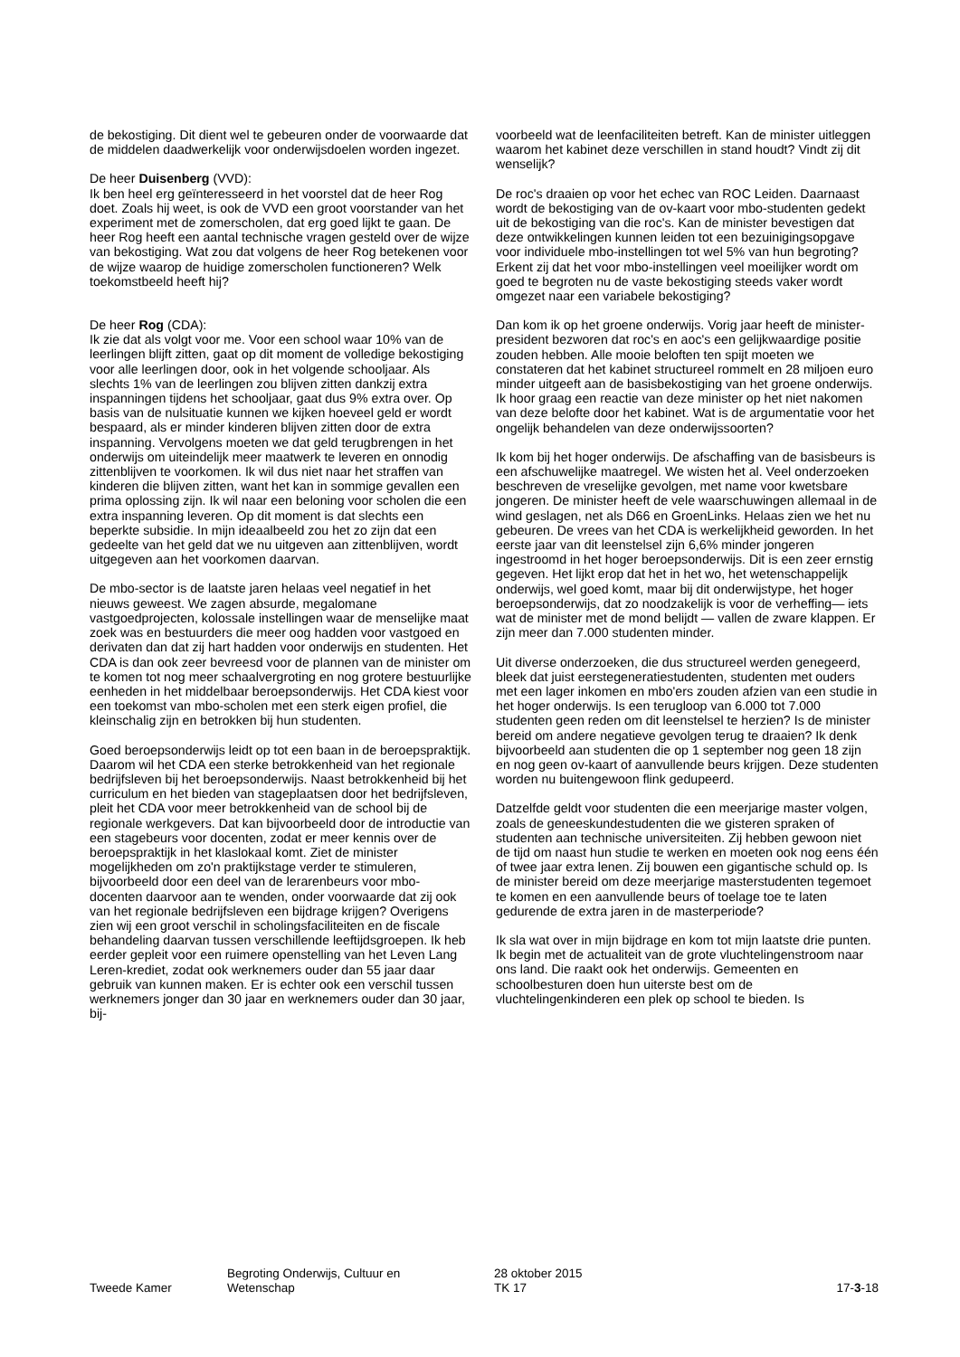de bekostiging. Dit dient wel te gebeuren onder de voorwaarde dat de middelen daadwerkelijk voor onderwijsdoelen worden ingezet.
De heer Duisenberg (VVD):
Ik ben heel erg geïnteresseerd in het voorstel dat de heer Rog doet. Zoals hij weet, is ook de VVD een groot voorstander van het experiment met de zomerscholen, dat erg goed lijkt te gaan. De heer Rog heeft een aantal technische vragen gesteld over de wijze van bekostiging. Wat zou dat volgens de heer Rog betekenen voor de wijze waarop de huidige zomerscholen functioneren? Welk toekomstbeeld heeft hij?
De heer Rog (CDA):
Ik zie dat als volgt voor me. Voor een school waar 10% van de leerlingen blijft zitten, gaat op dit moment de volledige bekostiging voor alle leerlingen door, ook in het volgende schooljaar. Als slechts 1% van de leerlingen zou blijven zitten dankzij extra inspanningen tijdens het schooljaar, gaat dus 9% extra over. Op basis van de nulsituatie kunnen we kijken hoeveel geld er wordt bespaard, als er minder kinderen blijven zitten door de extra inspanning. Vervolgens moeten we dat geld terugbrengen in het onderwijs om uiteindelijk meer maatwerk te leveren en onnodig zittenblijven te voorkomen. Ik wil dus niet naar het straffen van kinderen die blijven zitten, want het kan in sommige gevallen een prima oplossing zijn. Ik wil naar een beloning voor scholen die een extra inspanning leveren. Op dit moment is dat slechts een beperkte subsidie. In mijn ideaalbeeld zou het zo zijn dat een gedeelte van het geld dat we nu uitgeven aan zittenblijven, wordt uitgegeven aan het voorkomen daarvan.
De mbo-sector is de laatste jaren helaas veel negatief in het nieuws geweest. We zagen absurde, megalomane vastgoedprojecten, kolossale instellingen waar de menselijke maat zoek was en bestuurders die meer oog hadden voor vastgoed en derivaten dan dat zij hart hadden voor onderwijs en studenten. Het CDA is dan ook zeer bevreesd voor de plannen van de minister om te komen tot nog meer schaalvergroting en nog grotere bestuurlijke eenheden in het middelbaar beroepsonderwijs. Het CDA kiest voor een toekomst van mbo-scholen met een sterk eigen profiel, die kleinschalig zijn en betrokken bij hun studenten.
Goed beroepsonderwijs leidt op tot een baan in de beroepspraktijk. Daarom wil het CDA een sterke betrokkenheid van het regionale bedrijfsleven bij het beroepsonderwijs. Naast betrokkenheid bij het curriculum en het bieden van stageplaatsen door het bedrijfsleven, pleit het CDA voor meer betrokkenheid van de school bij de regionale werkgevers. Dat kan bijvoorbeeld door de introductie van een stagebeurs voor docenten, zodat er meer kennis over de beroepspraktijk in het klaslokaal komt. Ziet de minister mogelijkheden om zo'n praktijkstage verder te stimuleren, bijvoorbeeld door een deel van de lerarenbeurs voor mbo-docenten daarvoor aan te wenden, onder voorwaarde dat zij ook van het regionale bedrijfsleven een bijdrage krijgen? Overigens zien wij een groot verschil in scholingsfaciliteiten en de fiscale behandeling daarvan tussen verschillende leeftijdsgroepen. Ik heb eerder gepleit voor een ruimere openstelling van het Leven Lang Leren-krediet, zodat ook werknemers ouder dan 55 jaar daar gebruik van kunnen maken. Er is echter ook een verschil tussen werknemers jonger dan 30 jaar en werknemers ouder dan 30 jaar, bij-
voorbeeld wat de leenfaciliteiten betreft. Kan de minister uitleggen waarom het kabinet deze verschillen in stand houdt? Vindt zij dit wenselijk?
De roc's draaien op voor het echec van ROC Leiden. Daarnaast wordt de bekostiging van de ov-kaart voor mbo-studenten gedekt uit de bekostiging van die roc's. Kan de minister bevestigen dat deze ontwikkelingen kunnen leiden tot een bezuinigingsopgave voor individuele mbo-instellingen tot wel 5% van hun begroting? Erkent zij dat het voor mbo-instellingen veel moeilijker wordt om goed te begroten nu de vaste bekostiging steeds vaker wordt omgezet naar een variabele bekostiging?
Dan kom ik op het groene onderwijs. Vorig jaar heeft de minister-president bezworen dat roc's en aoc's een gelijkwaardige positie zouden hebben. Alle mooie beloften ten spijt moeten we constateren dat het kabinet structureel rommelt en 28 miljoen euro minder uitgeeft aan de basisbekostiging van het groene onderwijs. Ik hoor graag een reactie van deze minister op het niet nakomen van deze belofte door het kabinet. Wat is de argumentatie voor het ongelijk behandelen van deze onderwijssoorten?
Ik kom bij het hoger onderwijs. De afschaffing van de basisbeurs is een afschuwelijke maatregel. We wisten het al. Veel onderzoeken beschreven de vreselijke gevolgen, met name voor kwetsbare jongeren. De minister heeft de vele waarschuwingen allemaal in de wind geslagen, net als D66 en GroenLinks. Helaas zien we het nu gebeuren. De vrees van het CDA is werkelijkheid geworden. In het eerste jaar van dit leenstelsel zijn 6,6% minder jongeren ingestroomd in het hoger beroepsonderwijs. Dit is een zeer ernstig gegeven. Het lijkt erop dat het in het wo, het wetenschappelijk onderwijs, wel goed komt, maar bij dit onderwijstype, het hoger beroepsonderwijs, dat zo noodzakelijk is voor de verheffing— iets wat de minister met de mond belijdt — vallen de zware klappen. Er zijn meer dan 7.000 studenten minder.
Uit diverse onderzoeken, die dus structureel werden genegeerd, bleek dat juist eerstegeneratiestudenten, studenten met ouders met een lager inkomen en mbo'ers zouden afzien van een studie in het hoger onderwijs. Is een terugloop van 6.000 tot 7.000 studenten geen reden om dit leenstelsel te herzien? Is de minister bereid om andere negatieve gevolgen terug te draaien? Ik denk bijvoorbeeld aan studenten die op 1 september nog geen 18 zijn en nog geen ov-kaart of aanvullende beurs krijgen. Deze studenten worden nu buitengewoon flink gedupeerd.
Datzelfde geldt voor studenten die een meerjarige master volgen, zoals de geneeskundestudenten die we gisteren spraken of studenten aan technische universiteiten. Zij hebben gewoon niet de tijd om naast hun studie te werken en moeten ook nog eens één of twee jaar extra lenen. Zij bouwen een gigantische schuld op. Is de minister bereid om deze meerjarige masterstudenten tegemoet te komen en een aanvullende beurs of toelage toe te laten gedurende de extra jaren in de masterperiode?
Ik sla wat over in mijn bijdrage en kom tot mijn laatste drie punten. Ik begin met de actualiteit van de grote vluchtelingenstroom naar ons land. Die raakt ook het onderwijs. Gemeenten en schoolbesturen doen hun uiterste best om de vluchtelingenkinderen een plek op school te bieden. Is
Tweede Kamer Begroting Onderwijs, Cultuur en
Wetenschap
28 oktober 2015
TK 17
17-3-18